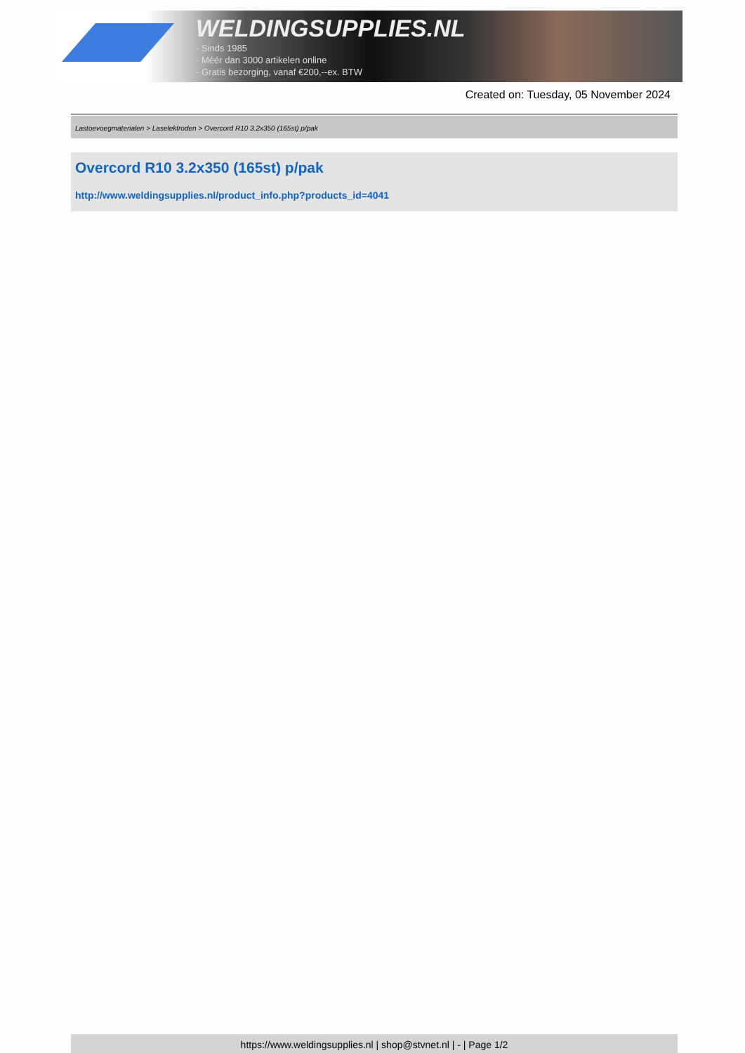WELDINGSUPPLIES.NL
- Sinds 1985
- Méér dan 3000 artikelen online
- Gratis bezorging, vanaf €200,--ex. BTW
Created on: Tuesday, 05 November 2024
Lastoevoegmaterialen > Laselektroden > Overcord R10 3.2x350 (165st) p/pak
Overcord R10 3.2x350 (165st) p/pak
http://www.weldingsupplies.nl/product_info.php?products_id=4041
https://www.weldingsupplies.nl | shop@stvnet.nl | - | Page 1/2